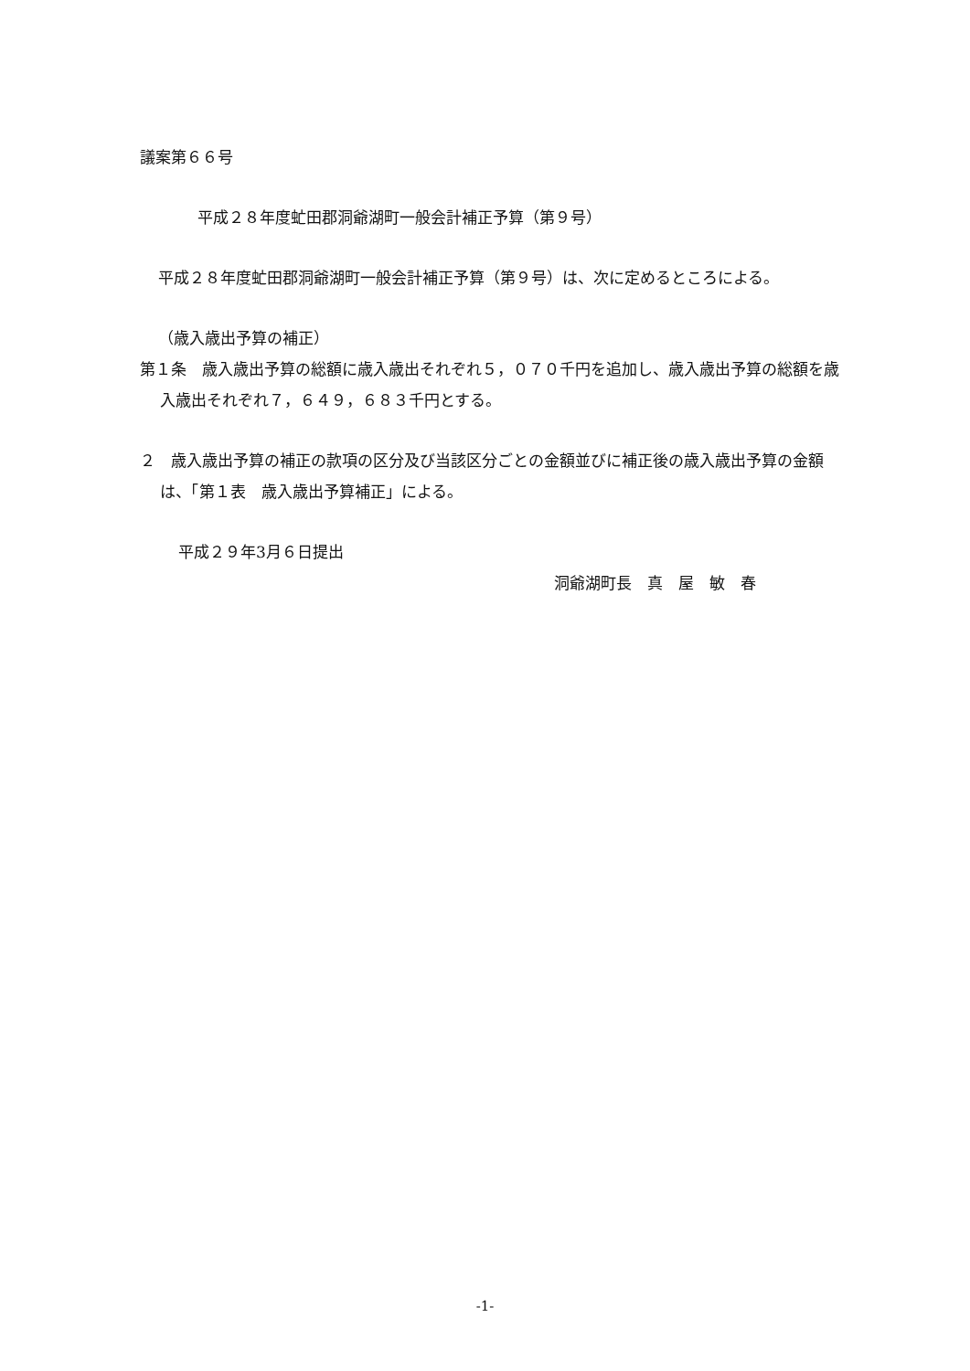議案第６６号
平成２８年度虻田郡洞爺湖町一般会計補正予算（第９号）
平成２８年度虻田郡洞爺湖町一般会計補正予算（第９号）は、次に定めるところによる。
（歳入歳出予算の補正）
第１条　歳入歳出予算の総額に歳入歳出それぞれ５，０７０千円を追加し、歳入歳出予算の総額を歳入歳出それぞれ７，６４９，６８３千円とする。
２　歳入歳出予算の補正の款項の区分及び当該区分ごとの金額並びに補正後の歳入歳出予算の金額は、「第１表　歳入歳出予算補正」による。
平成２９年3月６日提出
洞爺湖町長　真　屋　敏　春
-1-